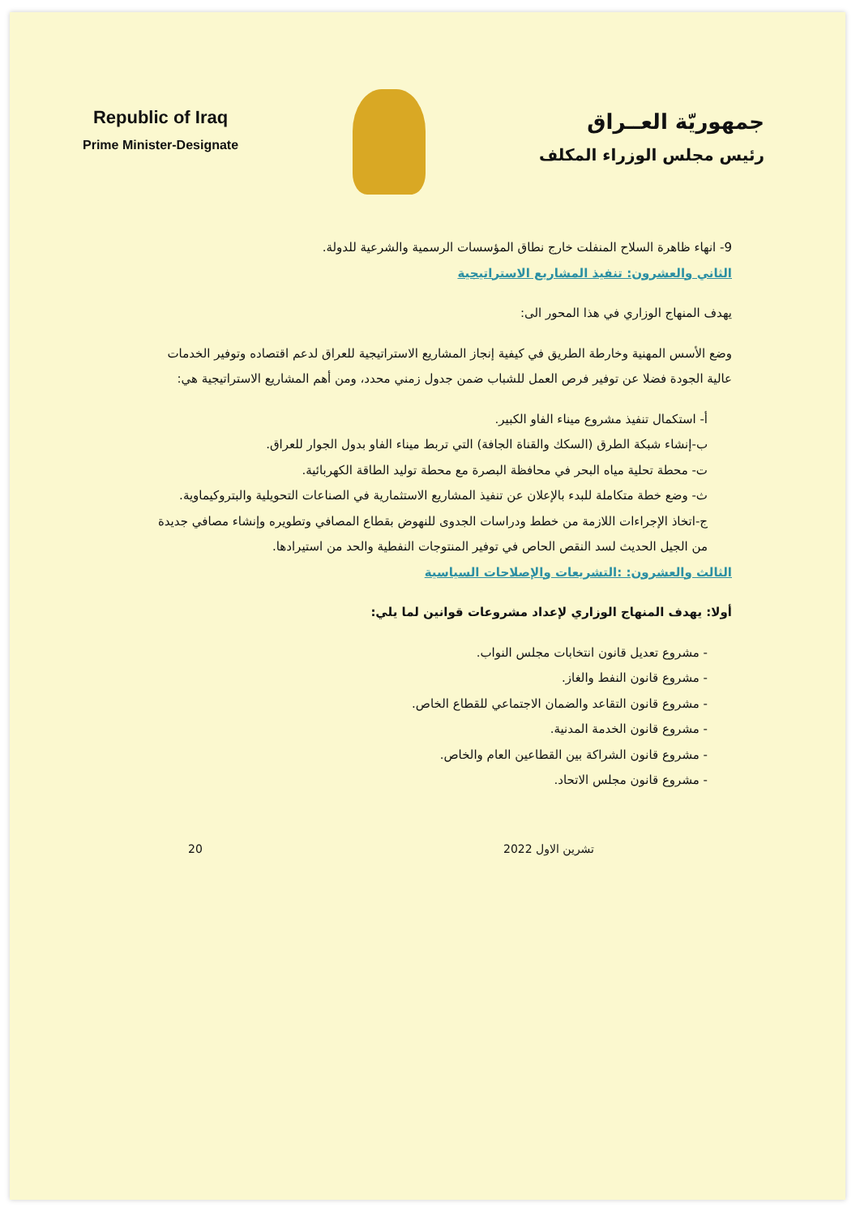Republic of Iraq
Prime Minister-Designate
جمهوريّة العــراق
رئيس مجلس الوزراء المكلف
9- انهاء ظاهرة السلاح المنفلت خارج نطاق المؤسسات الرسمية والشرعية للدولة.
الثاني والعشرون: تنفيذ المشاريع الاستراتيجية
يهدف المنهاج الوزاري في هذا المحور الى:
وضع الأسس المهنية وخارطة الطريق في كيفية إنجاز المشاريع الاستراتيجية للعراق لدعم اقتصاده وتوفير الخدمات عالية الجودة فضلا عن توفير فرص العمل للشباب ضمن جدول زمني محدد، ومن أهم المشاريع الاستراتيجية هي:
أ- استكمال تنفيذ مشروع ميناء الفاو الكبير.
ب-إنشاء شبكة الطرق (السكك والقناة الجافة) التي تربط ميناء الفاو بدول الجوار للعراق.
ت- محطة تحلية مياه البحر في محافظة البصرة مع محطة توليد الطاقة الكهربائية.
ث- وضع خطة متكاملة للبدء بالإعلان عن تنفيذ المشاريع الاستثمارية في الصناعات التحويلية والبتروكيماوية.
ج-اتخاذ الإجراءات اللازمة من خطط ودراسات الجدوى للنهوض بقطاع المصافي وتطويره وإنشاء مصافي جديدة من الجيل الحديث لسد النقص الحاص في توفير المنتوجات النفطية والحد من استيرادها.
الثالث والعشرون: :التشريعات والإصلاحات السياسية
أولا: يهدف المنهاج الوزاري لإعداد مشروعات قوانين لما يلي:
- مشروع تعديل قانون انتخابات مجلس النواب.
- مشروع قانون النفط والغاز.
- مشروع قانون التقاعد والضمان الاجتماعي للقطاع الخاص.
- مشروع قانون الخدمة المدنية.
- مشروع قانون الشراكة بين القطاعين العام والخاص.
- مشروع قانون مجلس الاتحاد.
تشرين الاول 2022 20